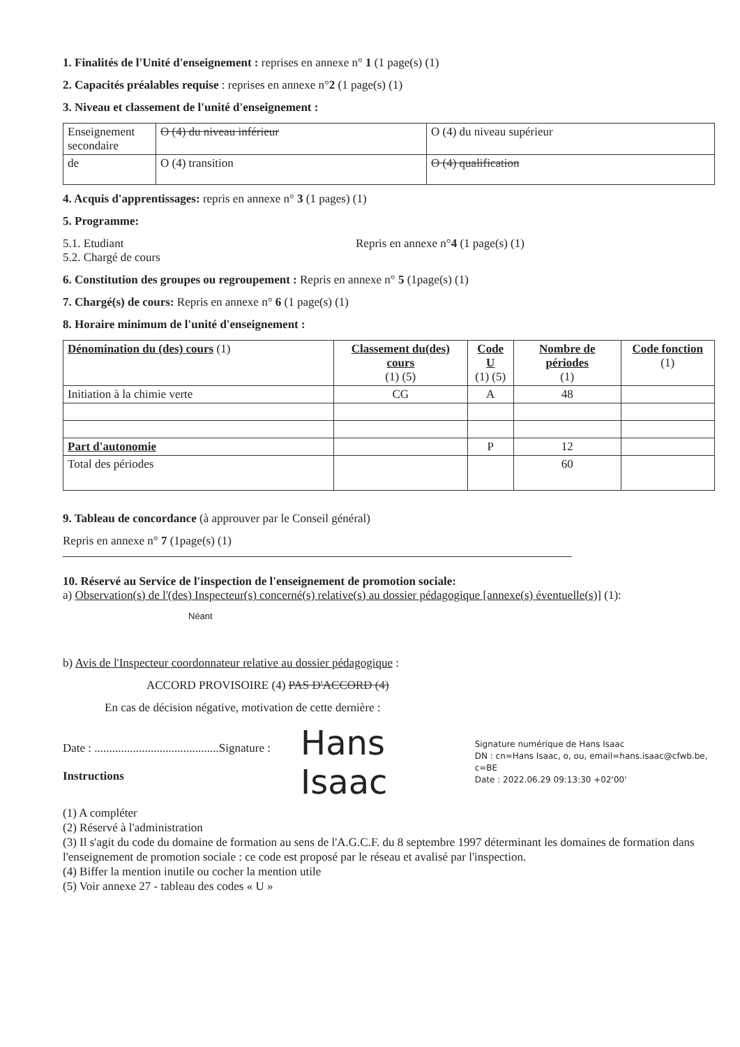1. Finalités de l'Unité d'enseignement : reprises en annexe n° 1 (1 page(s) (1)
2. Capacités préalables requise : reprises en annexe n°2 (1 page(s) (1)
3. Niveau et classement de l'unité d'enseignement :
| Enseignement secondaire | O (4) du niveau inférieur | O (4) du niveau supérieur |
| de | O (4) transition | O (4) qualification |
4. Acquis d'apprentissages: repris en annexe n° 3 (1 pages) (1)
5. Programme:
5.1. Etudiant
5.2. Chargé de cours
Repris en annexe n°4 (1 page(s) (1)
6. Constitution des groupes ou regroupement : Repris en annexe n° 5 (1page(s) (1)
7. Chargé(s) de cours: Repris en annexe n° 6 (1 page(s) (1)
8. Horaire minimum de l'unité d'enseignement :
| Dénomination du (des) cours (1) | Classement du(des) cours (1) (5) | Code U (1) (5) | Nombre de périodes (1) | Code fonction (1) |
| --- | --- | --- | --- | --- |
| Initiation à la chimie verte | CG | A | 48 | |
| Part d'autonomie | | P | 12 | |
| Total des périodes | | | 60 | |
9. Tableau de concordance (à approuver par le Conseil général)
Repris en annexe n° 7 (1page(s) (1)
10. Réservé au Service de l'inspection de l'enseignement de promotion sociale:
a) Observation(s) de l'(des) Inspecteur(s) concerné(s) relative(s) au dossier pédagogique [annexe(s) éventuelle(s)] (1):
Néant
b) Avis de l'Inspecteur coordonnateur relative au dossier pédagogique :
ACCORD PROVISOIRE (4) PAS D'ACCORD (4)
En cas de décision négative, motivation de cette dernière :
Date : ..........................................Signature :
Instructions
Hans Isaac
Signature numérique de Hans Isaac
DN : cn=Hans Isaac, o, ou, email=hans.isaac@cfwb.be, c=BE
Date : 2022.06.29 09:13:30 +02'00'
(1) A compléter
(2) Réservé à l'administration
(3) Il s'agit du code du domaine de formation au sens de l'A.G.C.F. du 8 septembre 1997 déterminant les domaines de formation dans l'enseignement de promotion sociale : ce code est proposé par le réseau et avalisé par l'inspection.
(4) Biffer la mention inutile ou cocher la mention utile
(5) Voir annexe 27 - tableau des codes « U »